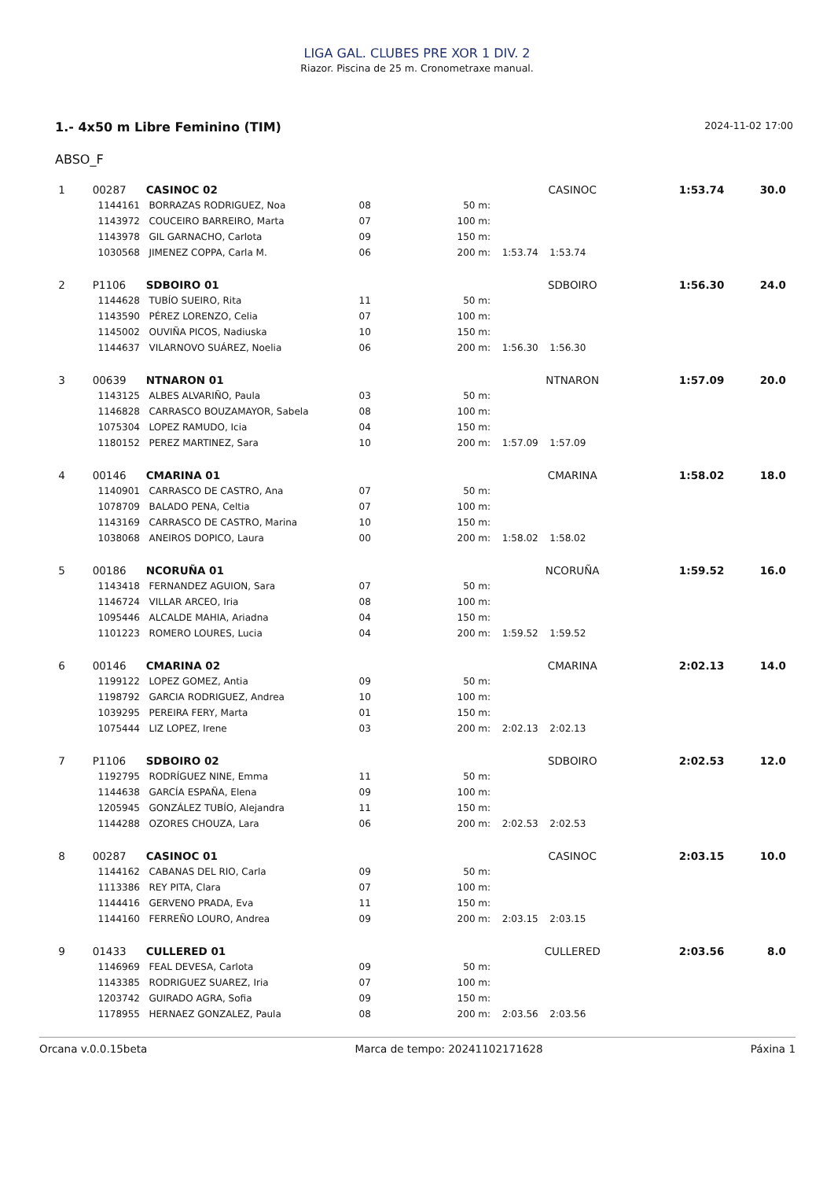LIGA GAL. CLUBES PRE XOR 1 DIV. 2
Riazor. Piscina de 25 m. Cronometraxe manual.
1.- 4x50 m Libre Feminino (TIM)
2024-11-02 17:00
ABSO_F
| 1 | 00287 | CASINOC 02 | | | | | CASINOC | 1:53.74 | 30.0 |
| | 1144161 | BORRAZAS RODRIGUEZ, Noa | 08 | 50 m: | | | | | |
| | 1143972 | COUCEIRO BARREIRO, Marta | 07 | 100 m: | | | | | |
| | 1143978 | GIL GARNACHO, Carlota | 09 | 150 m: | | | | | |
| | 1030568 | JIMENEZ COPPA, Carla M. | 06 | 200 m: | 1:53.74 | 1:53.74 | | | |
| 2 | P1106 | SDBOIRO 01 | | | | | SDBOIRO | 1:56.30 | 24.0 |
| | 1144628 | TUBÍO SUEIRO, Rita | 11 | 50 m: | | | | | |
| | 1143590 | PÉREZ LORENZO, Celia | 07 | 100 m: | | | | | |
| | 1145002 | OUVIÑA PICOS, Nadiuska | 10 | 150 m: | | | | | |
| | 1144637 | VILARNOVO SUÁREZ, Noelia | 06 | 200 m: | 1:56.30 | 1:56.30 | | | |
| 3 | 00639 | NTNARON 01 | | | | | NTNARON | 1:57.09 | 20.0 |
| | 1143125 | ALBES ALVARIÑO, Paula | 03 | 50 m: | | | | | |
| | 1146828 | CARRASCO BOUZAMAYOR, Sabela | 08 | 100 m: | | | | | |
| | 1075304 | LOPEZ RAMUDO, Icia | 04 | 150 m: | | | | | |
| | 1180152 | PEREZ MARTINEZ, Sara | 10 | 200 m: | 1:57.09 | 1:57.09 | | | |
| 4 | 00146 | CMARINA 01 | | | | | CMARINA | 1:58.02 | 18.0 |
| | 1140901 | CARRASCO DE CASTRO, Ana | 07 | 50 m: | | | | | |
| | 1078709 | BALADO PENA, Celtia | 07 | 100 m: | | | | | |
| | 1143169 | CARRASCO DE CASTRO, Marina | 10 | 150 m: | | | | | |
| | 1038068 | ANEIROS DOPICO, Laura | 00 | 200 m: | 1:58.02 | 1:58.02 | | | |
| 5 | 00186 | NCORUÑA 01 | | | | | NCORUÑA | 1:59.52 | 16.0 |
| | 1143418 | FERNANDEZ AGUION, Sara | 07 | 50 m: | | | | | |
| | 1146724 | VILLAR ARCEO, Iria | 08 | 100 m: | | | | | |
| | 1095446 | ALCALDE MAHIA, Ariadna | 04 | 150 m: | | | | | |
| | 1101223 | ROMERO LOURES, Lucia | 04 | 200 m: | 1:59.52 | 1:59.52 | | | |
| 6 | 00146 | CMARINA 02 | | | | | CMARINA | 2:02.13 | 14.0 |
| | 1199122 | LOPEZ GOMEZ, Antia | 09 | 50 m: | | | | | |
| | 1198792 | GARCIA RODRIGUEZ, Andrea | 10 | 100 m: | | | | | |
| | 1039295 | PEREIRA FERY, Marta | 01 | 150 m: | | | | | |
| | 1075444 | LIZ LOPEZ, Irene | 03 | 200 m: | 2:02.13 | 2:02.13 | | | |
| 7 | P1106 | SDBOIRO 02 | | | | | SDBOIRO | 2:02.53 | 12.0 |
| | 1192795 | RODRÍGUEZ NINE, Emma | 11 | 50 m: | | | | | |
| | 1144638 | GARCÍA ESPAÑA, Elena | 09 | 100 m: | | | | | |
| | 1205945 | GONZÁLEZ TUBÍO, Alejandra | 11 | 150 m: | | | | | |
| | 1144288 | OZORES CHOUZA, Lara | 06 | 200 m: | 2:02.53 | 2:02.53 | | | |
| 8 | 00287 | CASINOC 01 | | | | | CASINOC | 2:03.15 | 10.0 |
| | 1144162 | CABANAS DEL RIO, Carla | 09 | 50 m: | | | | | |
| | 1113386 | REY PITA, Clara | 07 | 100 m: | | | | | |
| | 1144416 | GERVENO PRADA, Eva | 11 | 150 m: | | | | | |
| | 1144160 | FERREÑO LOURO, Andrea | 09 | 200 m: | 2:03.15 | 2:03.15 | | | |
| 9 | 01433 | CULLERED 01 | | | | | CULLERED | 2:03.56 | 8.0 |
| | 1146969 | FEAL DEVESA, Carlota | 09 | 50 m: | | | | | |
| | 1143385 | RODRIGUEZ SUAREZ, Iria | 07 | 100 m: | | | | | |
| | 1203742 | GUIRADO AGRA, Sofia | 09 | 150 m: | | | | | |
| | 1178955 | HERNAEZ GONZALEZ, Paula | 08 | 200 m: | 2:03.56 | 2:03.56 | | | |
Orcana v.0.0.15beta Marca de tempo: 20241102171628 Páxina 1